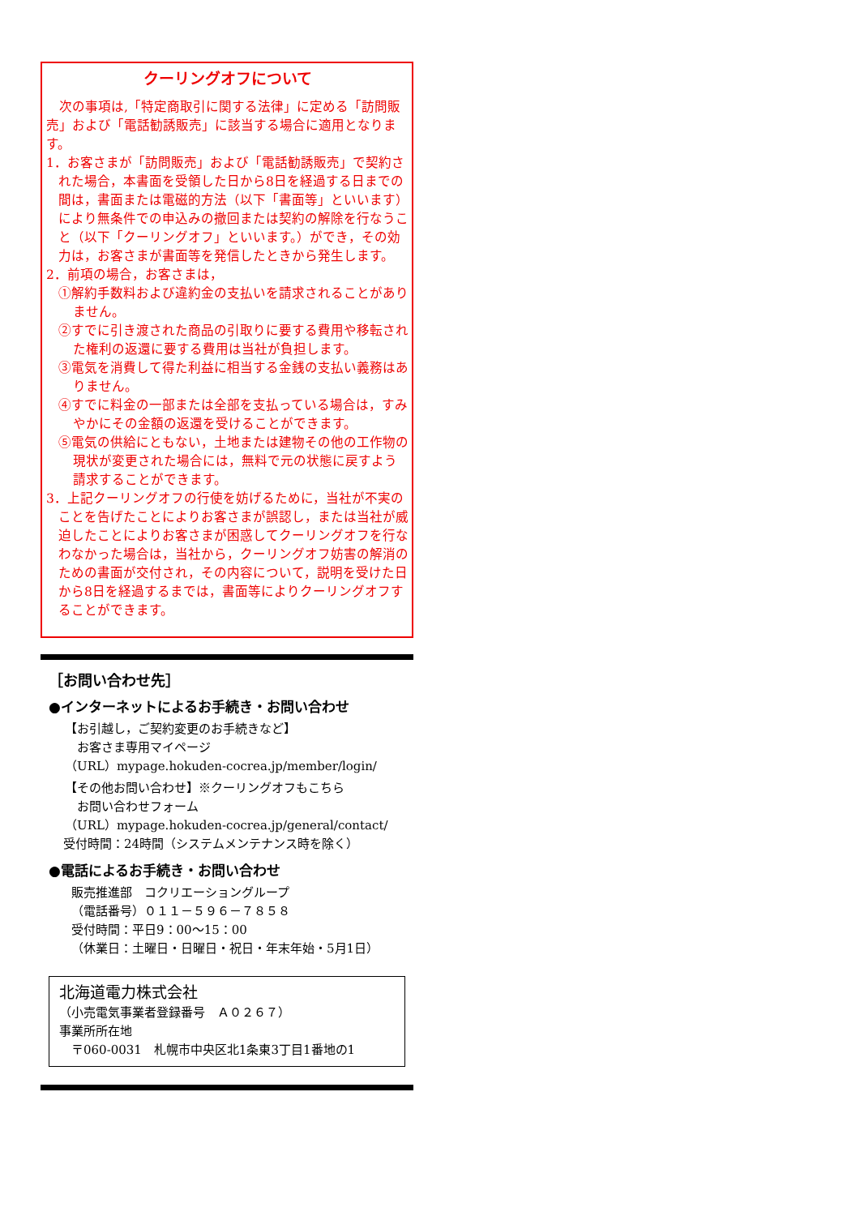クーリングオフについて
　次の事項は,「特定商取引に関する法律」に定める「訪問販売」および「電話勧誘販売」に該当する場合に適用となります。
1．お客さまが「訪問販売」および「電話勧誘販売」で契約された場合，本書面を受領した日から8日を経過する日までの間は，書面または電磁的方法（以下「書面等」といいます）により無条件での申込みの撤回または契約の解除を行なうこと（以下「クーリングオフ」といいます。）ができ，その効力は，お客さまが書面等を発信したときから発生します。
2．前項の場合，お客さまは，
①解約手数料および違約金の支払いを請求されることがありません。
②すでに引き渡された商品の引取りに要する費用や移転された権利の返還に要する費用は当社が負担します。
③電気を消費して得た利益に相当する金銭の支払い義務はありません。
④すでに料金の一部または全部を支払っている場合は，すみやかにその金額の返還を受けることができます。
⑤電気の供給にともない，土地または建物その他の工作物の現状が変更された場合には，無料で元の状態に戻すよう請求することができます。
3．上記クーリングオフの行使を妨げるために，当社が不実のことを告げたことによりお客さまが誤認し，または当社が威迫したことによりお客さまが困惑してクーリングオフを行なわなかった場合は，当社から，クーリングオフ妨害の解消のための書面が交付され，その内容について，説明を受けた日から8日を経過するまでは，書面等によりクーリングオフすることができます。
［お問い合わせ先］
●インターネットによるお手続き・お問い合わせ
【お引越し，ご契約変更のお手続きなど】
　お客さま専用マイページ
（URL）mypage.hokuden-cocrea.jp/member/login/
【その他お問い合わせ】※クーリングオフもこちら
　お問い合わせフォーム
（URL）mypage.hokuden-cocrea.jp/general/contact/
受付時間：24時間（システムメンテナンス時を除く）
●電話によるお手続き・お問い合わせ
販売推進部　コクリエーショングループ
（電話番号）０１１－５９６－７８５８
受付時間：平日9：00～15：00
（休業日：土曜日・日曜日・祝日・年末年始・5月1日）
北海道電力株式会社
（小売電気事業者登録番号　Ａ０２６７）
事業所所在地
　〒060-0031　札幌市中央区北1条東3丁目1番地の1